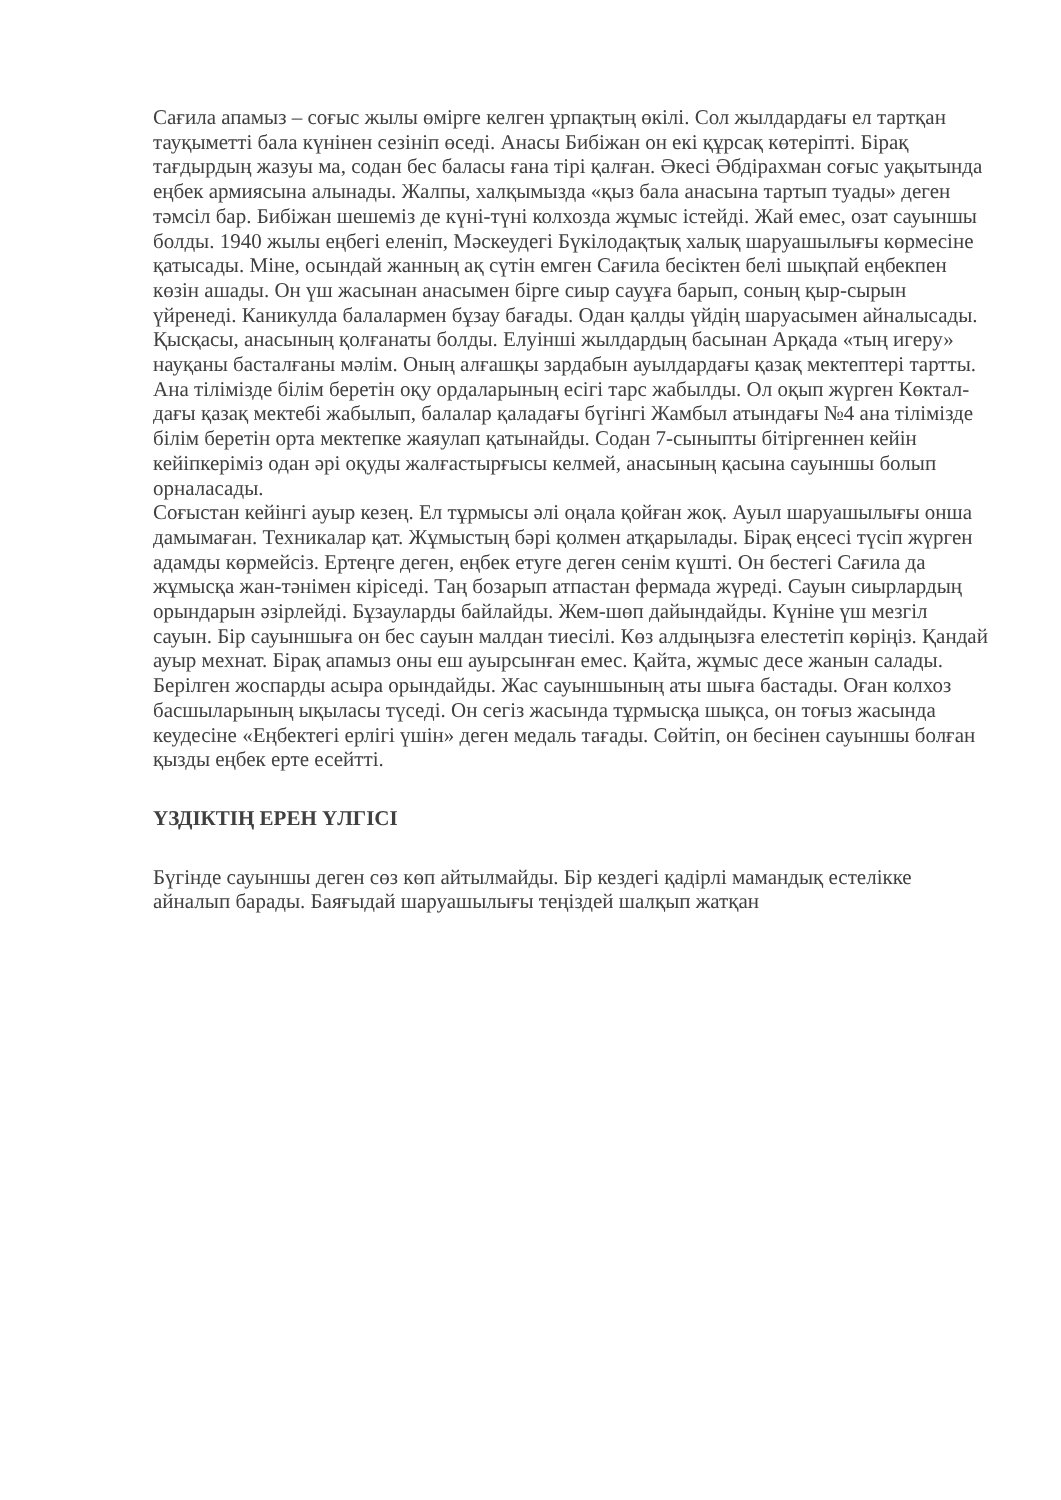Сағила апамыз – соғыс жылы өмірге келген ұрпақтың өкілі. Сол жылдардағы ел тартқан тауқыметті бала күнінен сезініп өседі. Анасы Бибіжан он екі құрсақ көтеріпті. Бірақ тағдырдың жазуы ма, содан бес баласы ғана тірі қалған. Әкесі Әбдірахман соғыс уақытында еңбек армиясына алынады. Жалпы, халқымызда «қыз бала анасына тартып туады» деген тәмсіл бар. Бибіжан шешеміз де күні-түні колхозда жұмыс істейді. Жай емес, озат сауыншы болды. 1940 жылы еңбегі еленіп, Мәскеудегі Бүкілодақтық халық шаруашылығы көрмесіне қатысады. Міне, осындай жанның ақ сүтін емген Сағила бесіктен белі шықпай еңбекпен көзін ашады. Он үш жасынан анасымен бірге сиыр сауұға барып, соның қыр-сырын үйренеді. Каникулда балалармен бұзау бағады. Одан қалды үйдің шаруасымен айналысады. Қысқасы, анасының қолғанаты болды. Елуінші жылдардың басынан Арқада «тың игеру» науқаны басталғаны мәлім. Оның алғашқы зардабын ауылдардағы қазақ мектептері тартты. Ана тілімізде білім беретін оқу ордаларының есігі тарс жабылды. Ол оқып жүрген Көктал­дағы қазақ мектебі жабылып, балалар қаладағы бүгінгі Жамбыл атындағы №4 ана тілімізде білім беретін орта мектепке жаяулап қатынайды. Содан 7-сыныпты бітіргеннен кейін кейіпкеріміз одан әрі оқуды жалғастырғысы келмей, анасының қасына сауыншы болып орналасады.
Соғыстан кейінгі ауыр кезең. Ел тұрмысы әлі оңала қойған жоқ. Ауыл шаруашылығы онша дамымаған. Техникалар қат. Жұмыстың бәрі қолмен атқарылады. Бірақ еңсесі түсіп жүрген адамды көрмейсіз. Ертеңге деген, еңбек етуге деген сенім күшті. Он бестегі Сағила да жұмысқа жан-тәнімен кіріседі. Таң бозарып атпастан фермада жүреді. Сауын сиырлардың орындарын әзірлейді. Бұзауларды байлайды. Жем-шөп дайындайды. Күніне үш мезгіл сауын. Бір сауыншыға он бес сауын малдан тиесілі. Көз алдыңызға елестетіп көріңіз. Қандай ауыр мехнат. Бірақ апамыз оны еш ауырсынған емес. Қайта, жұмыс десе жанын салады. Берілген жоспарды асыра орындайды. Жас сауыншының аты шыға бастады. Оған колхоз басшыларының ықыласы түседі. Он сегіз жасында тұрмысқа шықса, он тоғыз жасында кеудесіне «Еңбектегі ерлігі үшін» деген медаль тағады. Сөйтіп, он бесінен сауыншы болған қызды еңбек ерте есейтті.
ҮЗДІКТІҢ ЕРЕН ҮЛГІСІ
Бүгінде сауыншы деген сөз көп айтылмайды. Бір кездегі қадірлі мамандық естелікке айналып барады. Баяғыдай шаруашылығы теңіздей шалқып жатқан